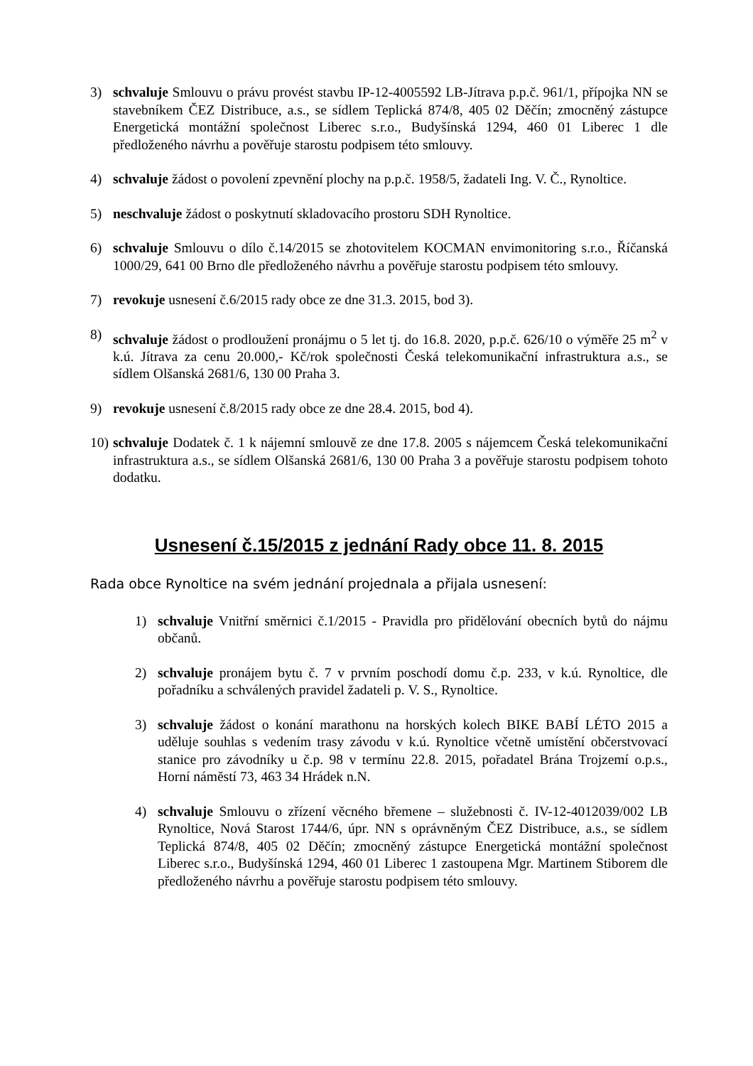3) schvaluje Smlouvu o právu provést stavbu IP-12-4005592 LB-Jítrava p.p.č. 961/1, přípojka NN se stavebníkem ČEZ Distribuce, a.s., se sídlem Teplická 874/8, 405 02 Děčín; zmocněný zástupce Energetická montážní společnost Liberec s.r.o., Budyšínská 1294, 460 01 Liberec 1 dle předloženého návrhu a pověřuje starostu podpisem této smlouvy.
4) schvaluje žádost o povolení zpevnění plochy na p.p.č. 1958/5, žadateli Ing. V. Č., Rynoltice.
5) neschvaluje žádost o poskytnutí skladovacího prostoru SDH Rynoltice.
6) schvaluje Smlouvu o dílo č.14/2015 se zhotovitelem KOCMAN envimonitoring s.r.o., Říčanská 1000/29, 641 00 Brno dle předloženého návrhu a pověřuje starostu podpisem této smlouvy.
7) revokuje usnesení č.6/2015 rady obce ze dne 31.3. 2015, bod 3).
8) schvaluje žádost o prodloužení pronájmu o 5 let tj. do 16.8. 2020, p.p.č. 626/10 o výměře 25 m<sup>2</sup> v k.ú. Jítrava za cenu 20.000,- Kč/rok společnosti Česká telekomunikační infrastruktura a.s., se sídlem Olšanská 2681/6, 130 00 Praha 3.
9) revokuje usnesení č.8/2015 rady obce ze dne 28.4. 2015, bod 4).
10) schvaluje Dodatek č. 1 k nájemní smlouvě ze dne 17.8. 2005 s nájemcem Česká telekomunikační infrastruktura a.s., se sídlem Olšanská 2681/6, 130 00 Praha 3 a pověřuje starostu podpisem tohoto dodatku.
Usnesení č.15/2015 z jednání Rady obce 11. 8. 2015
Rada obce Rynoltice na svém jednání projednala a přijala usnesení:
1) schvaluje Vnitřní směrnici č.1/2015 - Pravidla pro přidělování obecních bytů do nájmu občanů.
2) schvaluje pronájem bytu č. 7 v prvním poschodí domu č.p. 233, v k.ú. Rynoltice, dle pořadníku a schválených pravidel žadateli p. V. S., Rynoltice.
3) schvaluje žádost o konání marathonu na horských kolech BIKE BABÍ LÉTO 2015 a uděluje souhlas s vedením trasy závodu v k.ú. Rynoltice včetně umístění občerstvovací stanice pro závodníky u č.p. 98 v termínu 22.8. 2015, pořadatel Brána Trojzemí o.p.s., Horní náměstí 73, 463 34 Hrádek n.N.
4) schvaluje Smlouvu o zřízení věcného břemene – služebnosti č. IV-12-4012039/002 LB Rynoltice, Nová Starost 1744/6, úpr. NN s oprávněným ČEZ Distribuce, a.s., se sídlem Teplická 874/8, 405 02 Děčín; zmocněný zástupce Energetická montážní společnost Liberec s.r.o., Budyšínská 1294, 460 01 Liberec 1 zastoupena Mgr. Martinem Stiborem dle předloženého návrhu a pověřuje starostu podpisem této smlouvy.